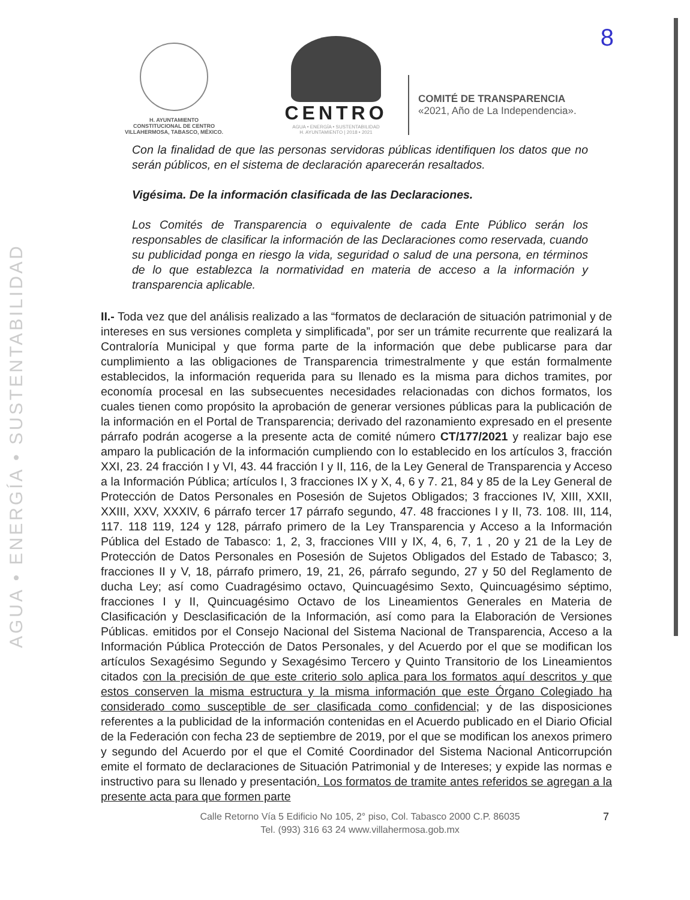AGUA • ENERGÍA • SUSTENTABILIDAD
H. AYUNTAMIENTO
CONSTITUCIONAL DE CENTRO
VILLAHERMOSA, TABASCO, MÉXICO.
CENTRO
AGUA • ENERGÍA • SUSTENTABILIDAD
H. AYUNTAMIENTO | 2018 • 2021
COMITÉ DE TRANSPARENCIA
«2021, Año de La Independencia».
8
Con la finalidad de que las personas servidoras públicas identifiquen los datos que no serán públicos, en el sistema de declaración aparecerán resaltados.
Vigésima. De la información clasificada de las Declaraciones.
Los Comités de Transparencia o equivalente de cada Ente Público serán los responsables de clasificar la información de las Declaraciones como reservada, cuando su publicidad ponga en riesgo la vida, seguridad o salud de una persona, en términos de lo que establezca la normatividad en materia de acceso a la información y transparencia aplicable.
II.- Toda vez que del análisis realizado a las “formatos de declaración de situación patrimonial y de intereses en sus versiones completa y simplificada”, por ser un trámite recurrente que realizará la Contraloría Municipal y que forma parte de la información que debe publicarse para dar cumplimiento a las obligaciones de Transparencia trimestralmente y que están formalmente establecidos, la información requerida para su llenado es la misma para dichos tramites, por economía procesal en las subsecuentes necesidades relacionadas con dichos formatos, los cuales tienen como propósito la aprobación de generar versiones públicas para la publicación de la información en el Portal de Transparencia; derivado del razonamiento expresado en el presente párrafo podrán acogerse a la presente acta de comité número CT/177/2021 y realizar bajo ese amparo la publicación de la información cumpliendo con lo establecido en los artículos 3, fracción XXI, 23. 24 fracción I y VI, 43. 44 fracción I y II, 116, de la Ley General de Transparencia y Acceso a la Información Pública; artículos I, 3 fracciones IX y X, 4, 6 y 7. 21, 84 y 85 de la Ley General de Protección de Datos Personales en Posesión de Sujetos Obligados; 3 fracciones IV, XIII, XXII, XXIII, XXV, XXXIV, 6 párrafo tercer 17 párrafo segundo, 47. 48 fracciones I y II, 73. 108. III, 114, 117. 118 119, 124 y 128, párrafo primero de la Ley Transparencia y Acceso a la Información Pública del Estado de Tabasco: 1, 2, 3, fracciones VIII y IX, 4, 6, 7, 1 , 20 y 21 de la Ley de Protección de Datos Personales en Posesión de Sujetos Obligados del Estado de Tabasco; 3, fracciones II y V, 18, párrafo primero, 19, 21, 26, párrafo segundo, 27 y 50 del Reglamento de ducha Ley; así como Cuadragésimo octavo, Quincuagésimo Sexto, Quincuagésimo séptimo, fracciones I y II, Quincuagésimo Octavo de los Lineamientos Generales en Materia de Clasificación y Desclasificación de la Información, así como para la Elaboración de Versiones Públicas. emitidos por el Consejo Nacional del Sistema Nacional de Transparencia, Acceso a la Información Pública Protección de Datos Personales, y del Acuerdo por el que se modifican los artículos Sexagésimo Segundo y Sexagésimo Tercero y Quinto Transitorio de los Lineamientos citados con la precisión de que este criterio solo aplica para los formatos aquí descritos y que estos conserven la misma estructura y la misma información que este Órgano Colegiado ha considerado como susceptible de ser clasificada como confidencial; y de las disposiciones referentes a la publicidad de la información contenidas en el Acuerdo publicado en el Diario Oficial de la Federación con fecha 23 de septiembre de 2019, por el que se modifican los anexos primero y segundo del Acuerdo por el que el Comité Coordinador del Sistema Nacional Anticorrupción emite el formato de declaraciones de Situación Patrimonial y de Intereses; y expide las normas e instructivo para su llenado y presentación. Los formatos de tramite antes referidos se agregan a la presente acta para que formen parte
Calle Retorno Vía 5 Edificio No 105, 2° piso, Col. Tabasco 2000 C.P. 86035
Tel. (993) 316 63 24 www.villahermosa.gob.mx
7